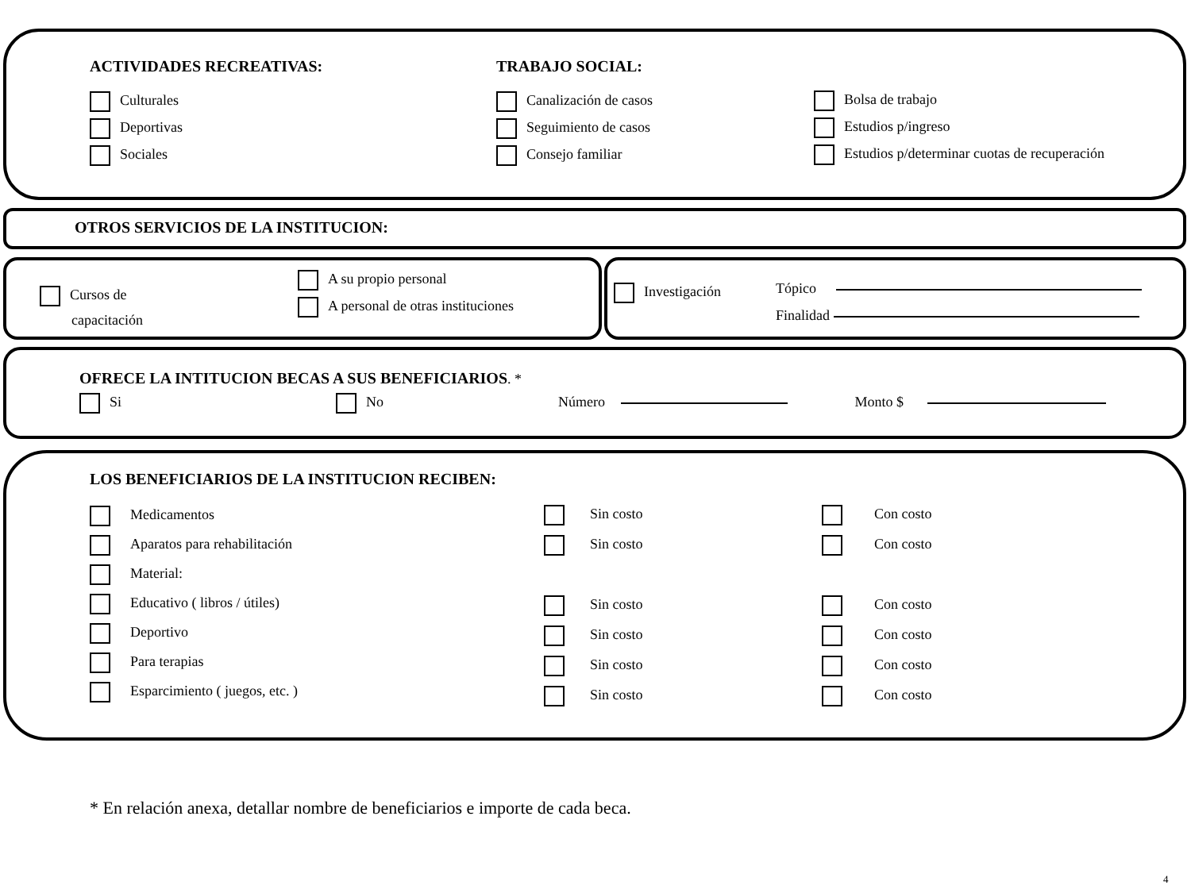ACTIVIDADES RECREATIVAS:
Culturales
Deportivas
Sociales
TRABAJO SOCIAL:
Canalización de casos
Seguimiento de casos
Consejo familiar
Bolsa de trabajo
Estudios p/ingreso
Estudios p/determinar cuotas de recuperación
OTROS SERVICIOS DE LA INSTITUCION:
Cursos de
capacitación
A su propio personal
A personal de otras instituciones
Investigación
Tópico
Finalidad
OFRECE LA INTITUCION BECAS A SUS BENEFICIARIOS. *
Si No Número Monto $
LOS BENEFICIARIOS DE LA INSTITUCION RECIBEN:
Medicamentos
Aparatos para rehabilitación
Material:
Educativo ( libros / útiles)
Deportivo
Para terapias
Esparcimiento ( juegos, etc. )
Sin costo
Sin costo
Sin costo
Sin costo
Sin costo
Sin costo
Con costo
Con costo
Con costo
Con costo
Con costo
Con costo
* En relación anexa, detallar nombre de beneficiarios e importe de cada beca.
4